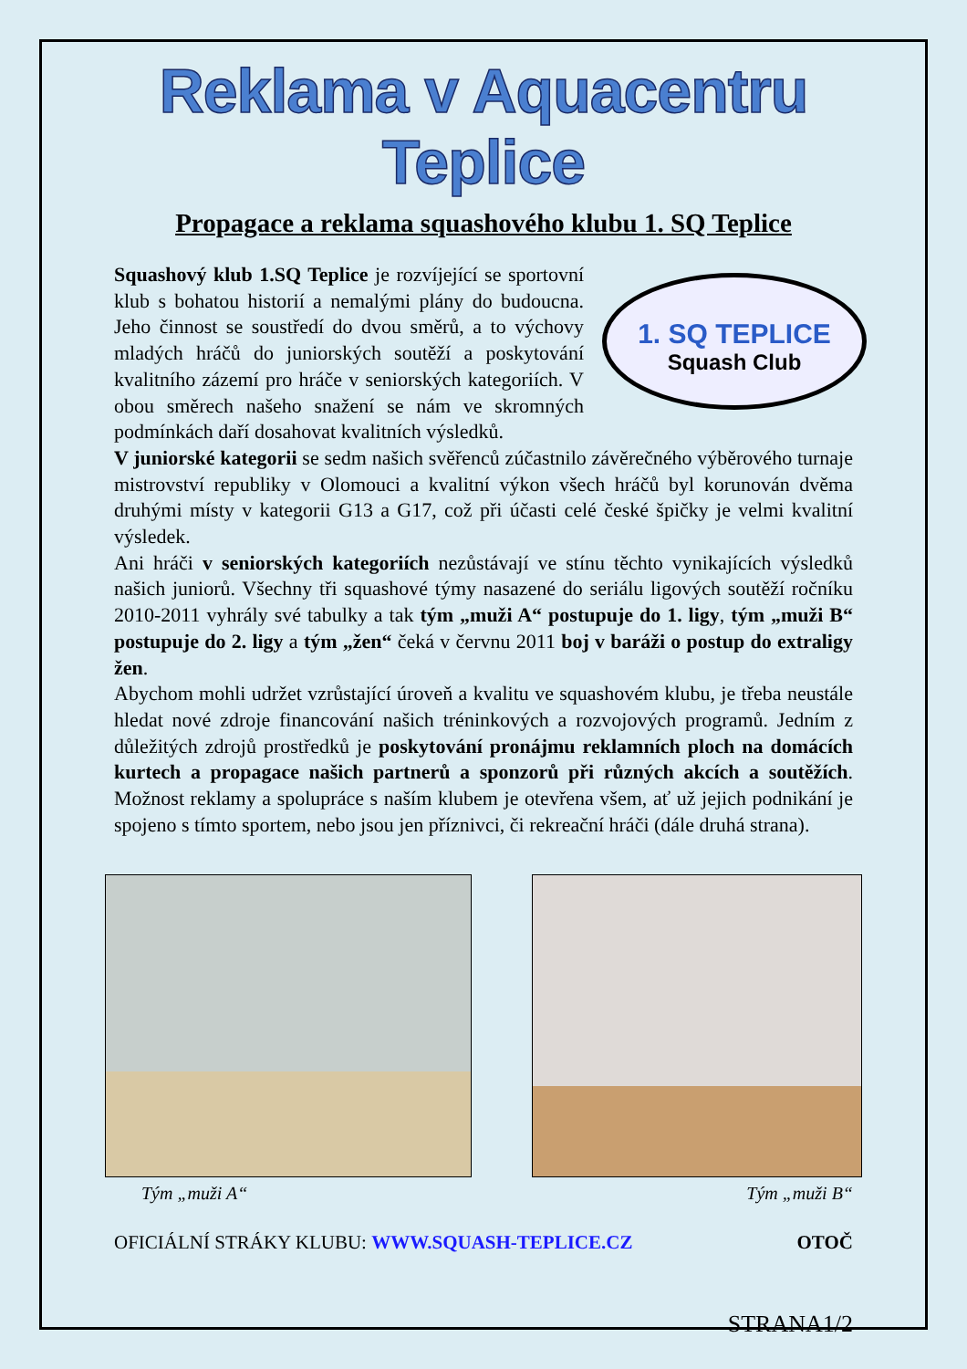Reklama v Aquacentru Teplice
Propagace a reklama squashového klubu 1. SQ Teplice
1. SQ TEPLICE
Squash Club
Squashový klub 1.SQ Teplice je rozvíjející se sportovní klub s bohatou historií a nemalými plány do budoucna. Jeho činnost se soustředí do dvou směrů, a to výchovy mladých hráčů do juniorských soutěží a poskytování kvalitního zázemí pro hráče v seniorských kategoriích. V obou směrech našeho snažení se nám ve skromných podmínkách daří dosahovat kvalitních výsledků.
V juniorské kategorii se sedm našich svěřenců zúčastnilo závěrečného výběrového turnaje mistrovství republiky v Olomouci a kvalitní výkon všech hráčů byl korunován dvěma druhými místy v kategorii G13 a G17, což při účasti celé české špičky je velmi kvalitní výsledek.
Ani hráči v seniorských kategoriích nezůstávají ve stínu těchto vynikajících výsledků našich juniorů. Všechny tři squashové týmy nasazené do seriálu ligových soutěží ročníku 2010-2011 vyhrály své tabulky a tak tým „muži A“ postupuje do 1. ligy, tým „muži B“ postupuje do 2. ligy a tým „žen“ čeká v červnu 2011 boj v baráži o postup do extraligy žen.
Abychom mohli udržet vzrůstající úroveň a kvalitu ve squashovém klubu, je třeba neustále hledat nové zdroje financování našich tréninkových a rozvojových programů. Jedním z důležitých zdrojů prostředků je poskytování pronájmu reklamních ploch na domácích kurtech a propagace našich partnerů a sponzorů při různých akcích a soutěžích. Možnost reklamy a spolupráce s naším klubem je otevřena všem, ať už jejich podnikání je spojeno s tímto sportem, nebo jsou jen příznivci, či rekreační hráči (dále druhá strana).
Tým „muži A“Tým „muži B“
OFICIÁLNÍ STRÁKY KLUBU: WWW.SQUASH-TEPLICE.CZ OTOČ
STRANA1/2